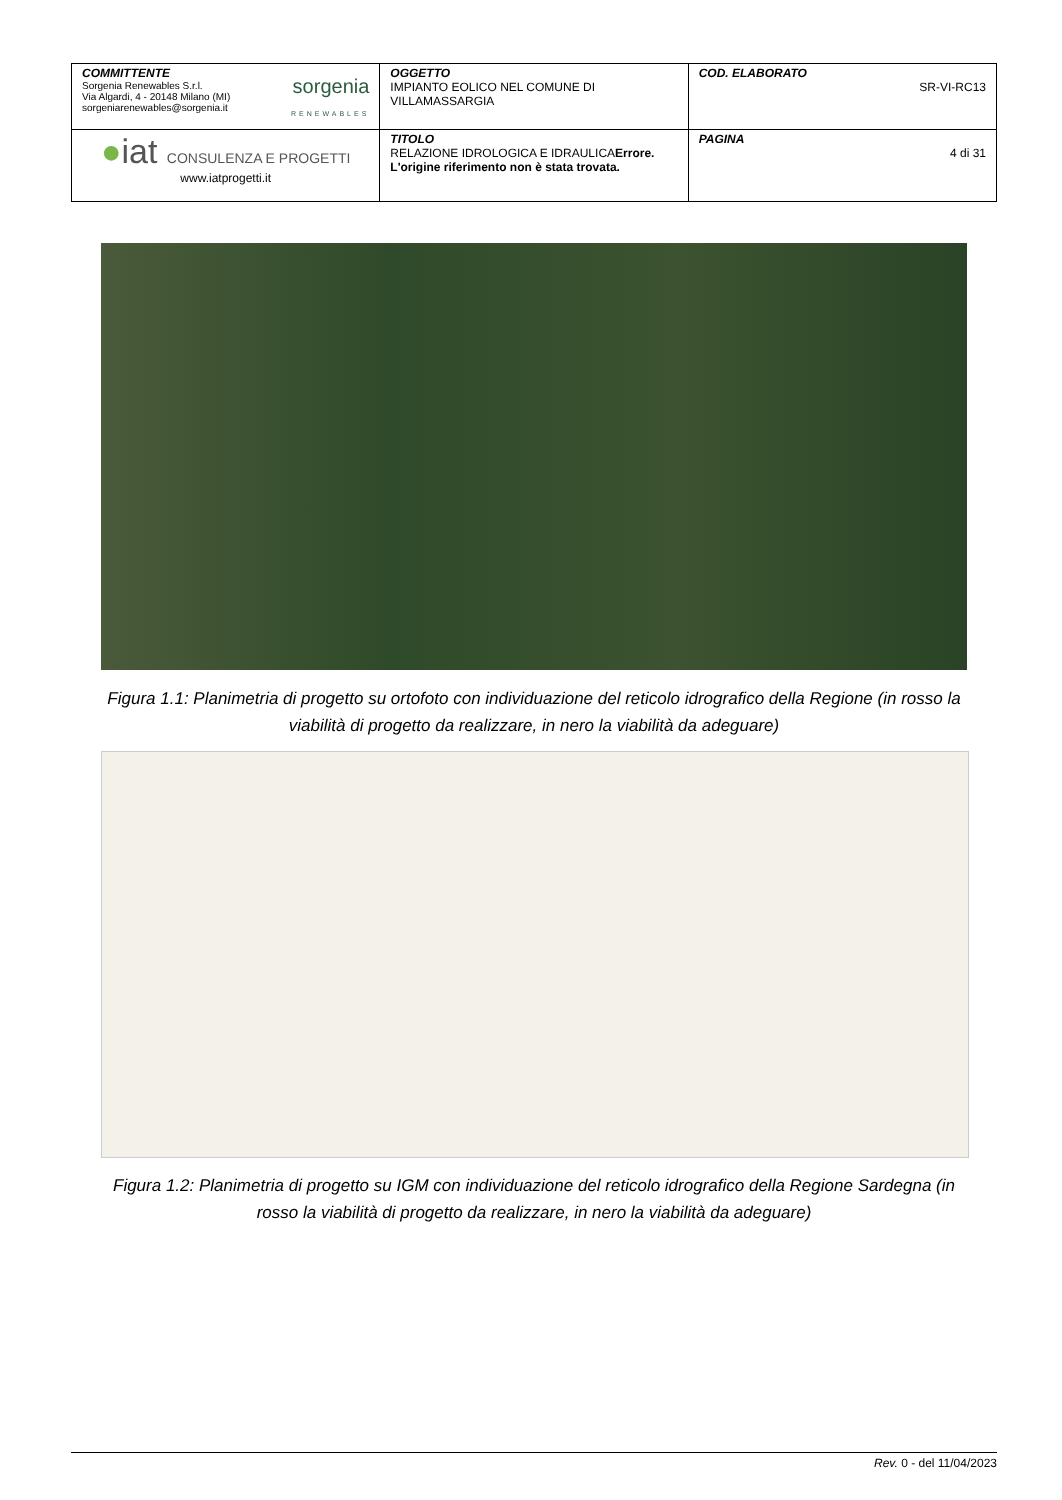| COMMITTENTE Sorgenia Renewables S.r.l. Via Algardi, 4 - 20148 Milano (MI) sorgeniarenewables@sorgenia.it sorgenia RENEWABLES | OGGETTO IMPIANTO EOLICO NEL COMUNE DI VILLAMASSARGIA | COD. ELABORATO SR-VI-RC13 |
| ● iat CONSULENZA E PROGETTI www.iatprogetti.it | TITOLO RELAZIONE IDROLOGICA E IDRAULICA Errore. L'origine riferimento non è stata trovata. | PAGINA 4 di 31 |
Figura 1.1: Planimetria di progetto su ortofoto con individuazione del reticolo idrografico della Regione (in rosso la viabilità di progetto da realizzare, in nero la viabilità da adeguare)
Figura 1.2: Planimetria di progetto su IGM con individuazione del reticolo idrografico della Regione Sardegna (in rosso la viabilità di progetto da realizzare, in nero la viabilità da adeguare)
Rev. 0 - del 11/04/2023